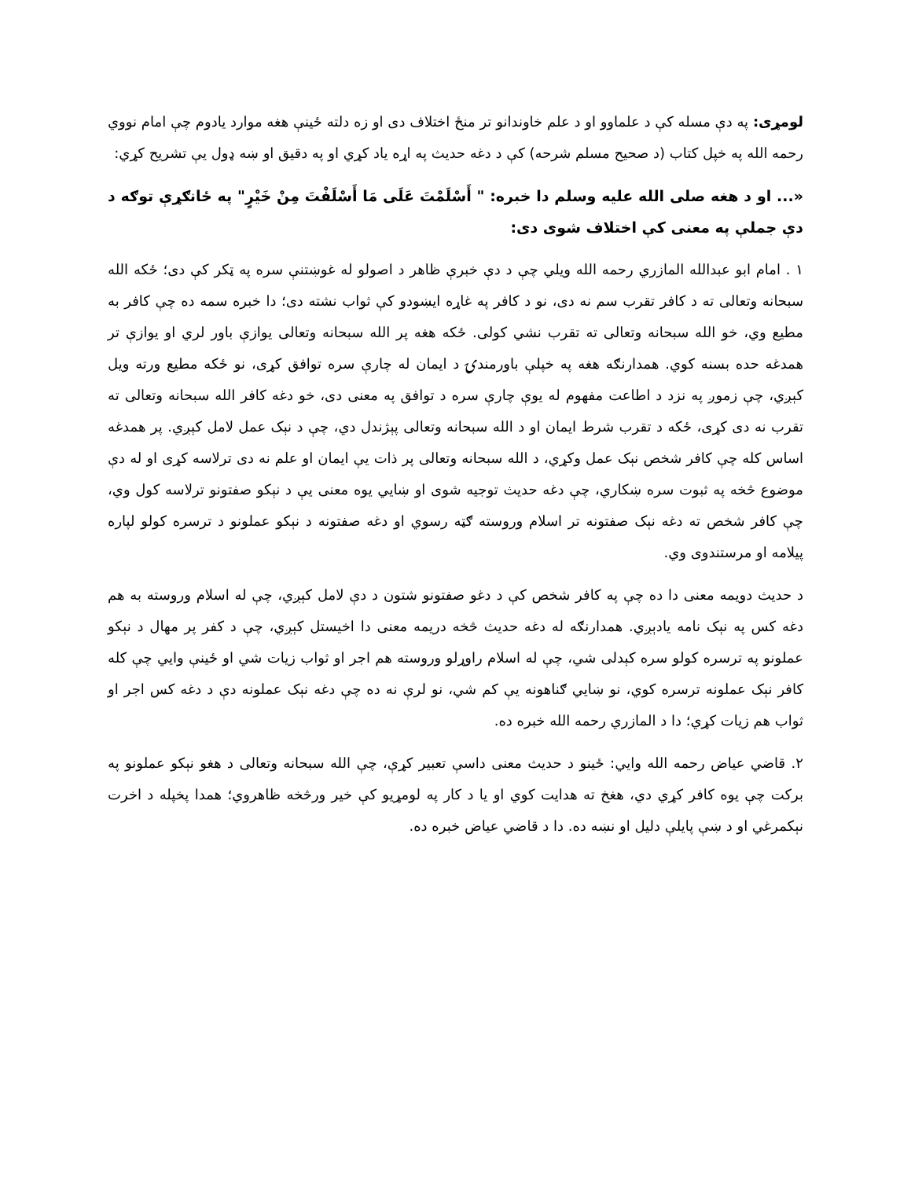لومړی: په دې مسله کې د علماوو او د علم خاوندانو تر منځ اختلاف دی او زه دلته ځینې هغه موارد یادوم چې امام نووي رحمه الله په خپل کتاب (د صحیح مسلم شرحه) کې د دغه حدیث په اړه یاد کړي او په دقیق او ښه ډول یې تشریح کړي:
«... او د هغه صلی الله علیه وسلم دا خبره: " أَسْلَمْتَ عَلَى مَا أَسْلَفْتَ مِنْ خَيْرٍ" په ځانګړې توګه د دې جملې په معنی کې اختلاف شوی دی:
۱ . امام ابو عبدالله المازري رحمه الله ویلي چې د دې خبرې ظاهر د اصولو له غوښتنې سره په ټکر کې دی؛ ځکه الله سبحانه وتعالی ته د کافر تقرب سم نه دی، نو د کافر په غاړه ایښودو کې ثواب نشته دی؛ دا خبره سمه ده چې کافر به مطیع وي، خو الله سبحانه وتعالی ته تقرب نشي کولی. ځکه هغه پر الله سبحانه وتعالی یوازې باور لري او یوازې تر همدغه حده بسنه کوي. همدارنګه هغه په خپلې باورمندۍ د ایمان له چارې سره توافق کړی، نو ځکه مطیع ورته ویل کېږي، چې زموږ په نزد د اطاعت مفهوم له یوې چارې سره د توافق په معنی دی، خو دغه کافر الله سبحانه وتعالی ته تقرب نه دی کړی، ځکه د تقرب شرط ایمان او د الله سبحانه وتعالی پېژندل دي، چې د نېک عمل لامل کېږي. پر همدغه اساس کله چې کافر شخص نېک عمل وکړي، د الله سبحانه وتعالی پر ذات یې ایمان او علم نه دی ترلاسه کړی او له دې موضوع څخه په ثبوت سره ښکاري، چې دغه حدیث توجیه شوی او ښایي یوه معنی یې د نېکو صفتونو ترلاسه کول وي، چې کافر شخص ته دغه نېک صفتونه تر اسلام وروسته ګټه رسوي او دغه صفتونه د نېکو عملونو د ترسره کولو لپاره پیلامه او مرستندوی وي.
د حدیث دویمه معنی دا ده چې په کافر شخص کې د دغو صفتونو شتون د دې لامل کېږي، چې له اسلام وروسته به هم دغه کس په نېک نامه یادېږي. همدارنګه له دغه حدیث څخه دریمه معنی دا اخیستل کېږي، چې د کفر پر مهال د نېکو عملونو په ترسره کولو سره کېدلی شي، چې له اسلام راوړلو وروسته هم اجر او ثواب زیات شي او ځینې وایي چې کله کافر نېک عملونه ترسره کوي، نو ښایي ګناهونه یې کم شي، نو لرې نه ده چې دغه نېک عملونه دې د دغه کس اجر او ثواب هم زیات کړي؛ دا د المازري رحمه الله خبره ده.
۲. قاضي عیاض رحمه الله وایي: ځینو د حدیث معنی داسې تعبیر کړې، چې الله سبحانه وتعالی د هغو نېکو عملونو په برکت چې یوه کافر کړي دي، هغخ ته هدایت کوي او یا د کار په لومړیو کې خیر ورڅخه ظاهروي؛ همدا پخپله د اخرت نېکمرغي او د ښې پایلې دلیل او نښه ده. دا د قاضي عیاض خبره ده.